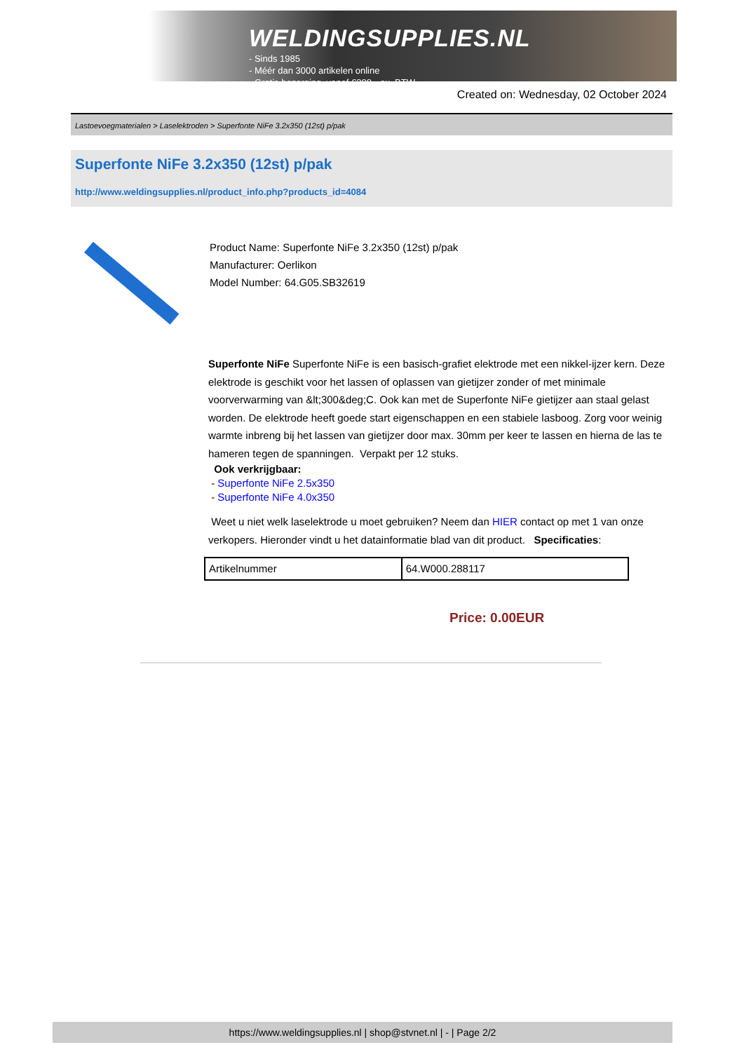WELDINGSUPPLIES.NL
- Sinds 1985
- Méér dan 3000 artikelen online
- Gratis bezorging, vanaf €200,--ex. BTW
Created on: Wednesday, 02 October 2024
Lastoevoegmaterialen > Laselektroden > Superfonte NiFe 3.2x350 (12st) p/pak
Superfonte NiFe 3.2x350 (12st) p/pak
http://www.weldingsupplies.nl/product_info.php?products_id=4084
Product Name: Superfonte NiFe 3.2x350 (12st) p/pak
Manufacturer: Oerlikon
Model Number: 64.G05.SB32619
Superfonte NiFe Superfonte NiFe is een basisch-grafiet elektrode met een nikkel-ijzer kern. Deze elektrode is geschikt voor het lassen of oplassen van gietijzer zonder of met minimale voorverwarming van &lt;300&deg;C. Ook kan met de Superfonte NiFe gietijzer aan staal gelast worden. De elektrode heeft goede start eigenschappen en een stabiele lasboog. Zorg voor weinig warmte inbreng bij het lassen van gietijzer door max. 30mm per keer te lassen en hierna de las te hameren tegen de spanningen. Verpakt per 12 stuks.
Ook verkrijgbaar:
- Superfonte NiFe 2.5x350
- Superfonte NiFe 4.0x350
Weet u niet welk laselektrode u moet gebruiken? Neem dan HIER contact op met 1 van onze verkopers. Hieronder vindt u het datainformatie blad van dit product. Specificaties:
| Artikelnummer | 64.W000.288117 |
Price: 0.00EUR
https://www.weldingsupplies.nl | shop@stvnet.nl | - | Page 2/2